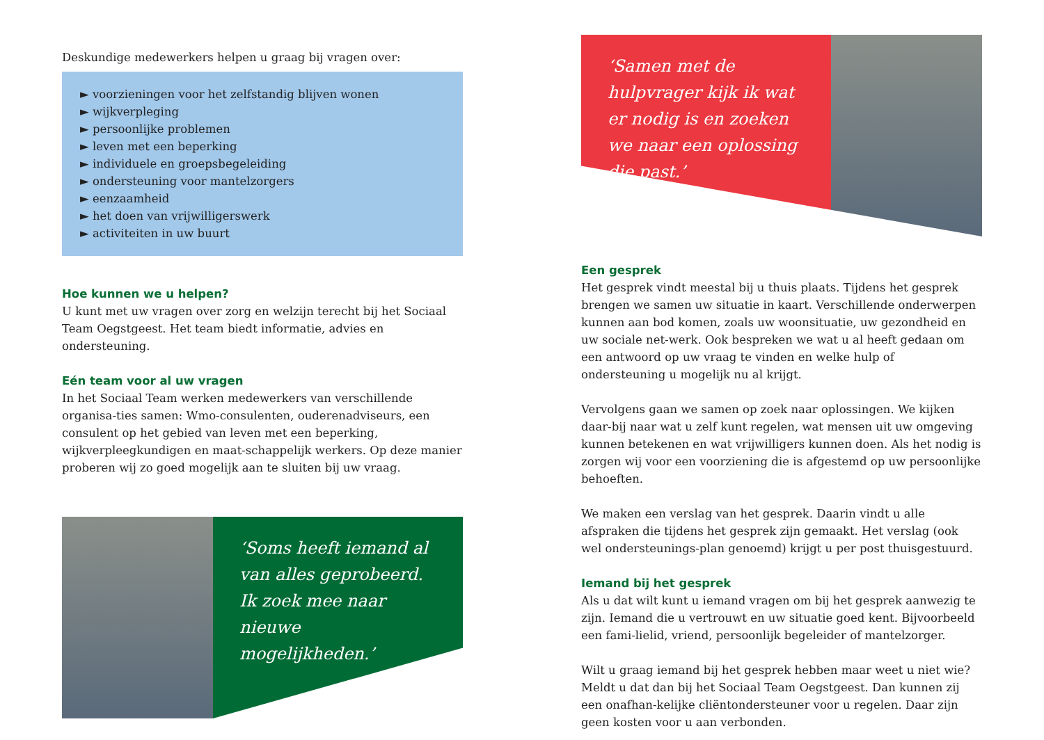Deskundige medewerkers helpen u graag bij vragen over:
► voorzieningen voor het zelfstandig blijven wonen
► wijkverpleging
► persoonlijke problemen
► leven met een beperking
► individuele en groepsbegeleiding
► ondersteuning voor mantelzorgers
► eenzaamheid
► het doen van vrijwilligerswerk
► activiteiten in uw buurt
Hoe kunnen we u helpen?
U kunt met uw vragen over zorg en welzijn terecht bij het Sociaal Team Oegstgeest. Het team biedt informatie, advies en ondersteuning.
Eén team voor al uw vragen
In het Sociaal Team werken medewerkers van verschillende organisa-ties samen: Wmo-consulenten, ouderenadviseurs, een consulent op het gebied van leven met een beperking, wijkverpleegkundigen en maat-schappelijk werkers. Op deze manier proberen wij zo goed mogelijk aan te sluiten bij uw vraag.
‘Soms heeft iemand al van alles geprobeerd. Ik zoek mee naar nieuwe mogelijkheden.’
‘Samen met de hulpvrager kijk ik wat er nodig is en zoeken we naar een oplossing die past.’
Een gesprek
Het gesprek vindt meestal bij u thuis plaats. Tijdens het gesprek brengen we samen uw situatie in kaart. Verschillende onderwerpen kunnen aan bod komen, zoals uw woonsituatie, uw gezondheid en uw sociale net-werk. Ook bespreken we wat u al heeft gedaan om een antwoord op uw vraag te vinden en welke hulp of ondersteuning u mogelijk nu al krijgt.
Vervolgens gaan we samen op zoek naar oplossingen. We kijken daar-bij naar wat u zelf kunt regelen, wat mensen uit uw omgeving kunnen betekenen en wat vrijwilligers kunnen doen. Als het nodig is zorgen wij voor een voorziening die is afgestemd op uw persoonlijke behoeften.
We maken een verslag van het gesprek. Daarin vindt u alle afspraken die tijdens het gesprek zijn gemaakt. Het verslag (ook wel ondersteunings-plan genoemd) krijgt u per post thuisgestuurd.
Iemand bij het gesprek
Als u dat wilt kunt u iemand vragen om bij het gesprek aanwezig te zijn. Iemand die u vertrouwt en uw situatie goed kent. Bijvoorbeeld een fami-lielid, vriend, persoonlijk begeleider of mantelzorger.
Wilt u graag iemand bij het gesprek hebben maar weet u niet wie? Meldt u dat dan bij het Sociaal Team Oegstgeest. Dan kunnen zij een onafhan-kelijke cliëntondersteuner voor u regelen. Daar zijn geen kosten voor u aan verbonden.